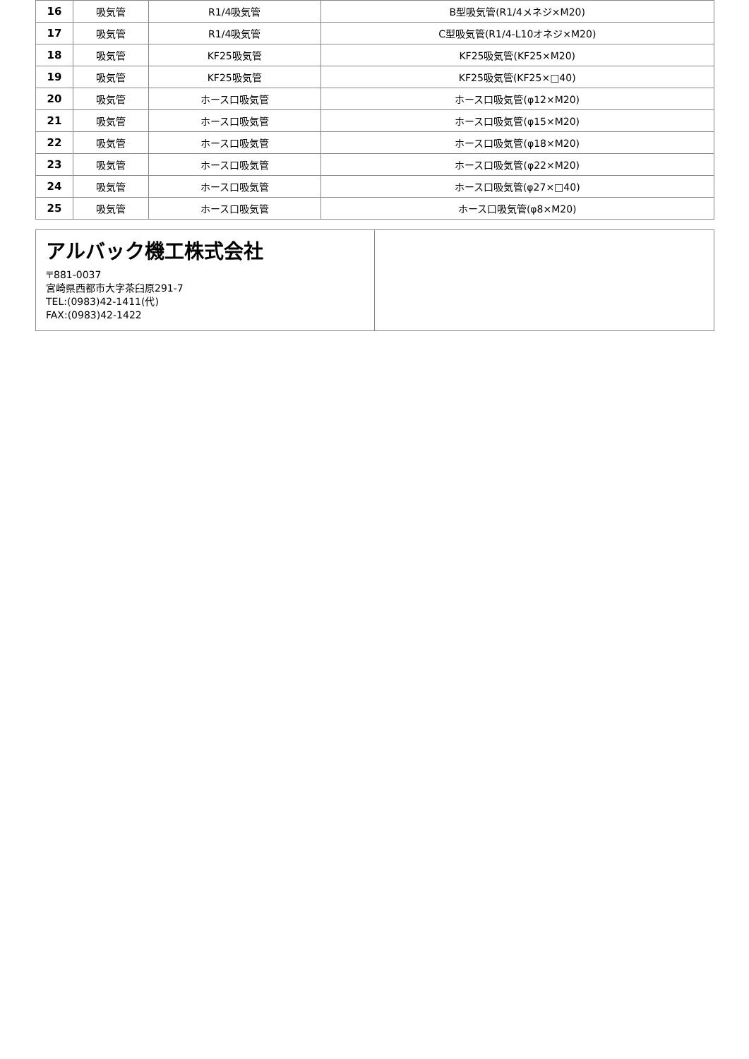| 16 | 吸気管 | R1/4吸気管 | B型吸気管(R1/4メネジ×M20) |
| 17 | 吸気管 | R1/4吸気管 | C型吸気管(R1/4-L10オネジ×M20) |
| 18 | 吸気管 | KF25吸気管 | KF25吸気管(KF25×M20) |
| 19 | 吸気管 | KF25吸気管 | KF25吸気管(KF25×□40) |
| 20 | 吸気管 | ホース口吸気管 | ホース口吸気管(φ12×M20) |
| 21 | 吸気管 | ホース口吸気管 | ホース口吸気管(φ15×M20) |
| 22 | 吸気管 | ホース口吸気管 | ホース口吸気管(φ18×M20) |
| 23 | 吸気管 | ホース口吸気管 | ホース口吸気管(φ22×M20) |
| 24 | 吸気管 | ホース口吸気管 | ホース口吸気管(φ27×□40) |
| 25 | 吸気管 | ホース口吸気管 | ホース口吸気管(φ8×M20) |
アルバック機工株式会社
〒881-0037
宮崎県西都市大字茶臼原291-7
TEL:(0983)42-1411(代)
FAX:(0983)42-1422